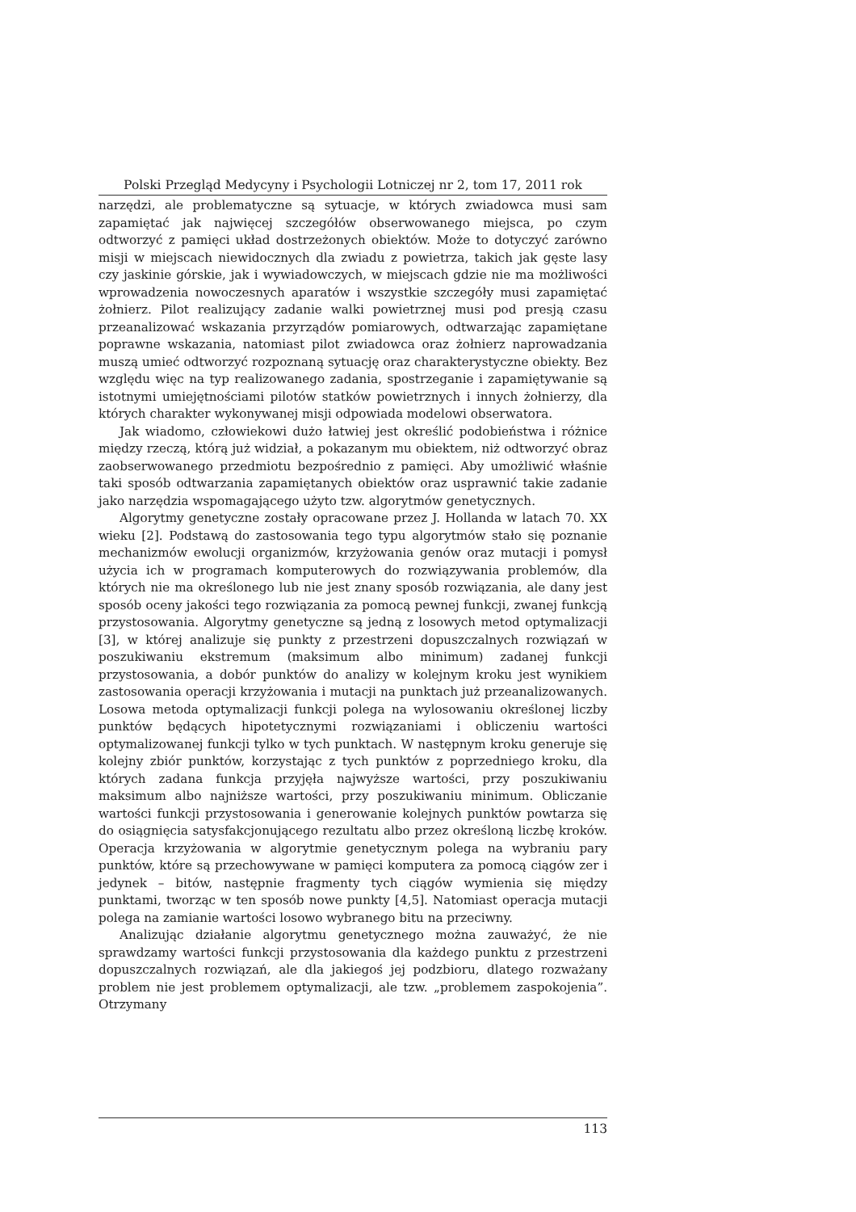Polski Przegląd Medycyny i Psychologii Lotniczej nr 2, tom 17, 2011 rok
narzędzi, ale problematyczne są sytuacje, w których zwiadowca musi sam zapamiętać jak najwięcej szczegółów obserwowanego miejsca, po czym odtworzyć z pamięci układ dostrzeżonych obiektów. Może to dotyczyć zarówno misji w miejscach niewidocznych dla zwiadu z powietrza, takich jak gęste lasy czy jaskinie górskie, jak i wywiadowczych, w miejscach gdzie nie ma możliwości wprowadzenia nowoczesnych aparatów i wszystkie szczegóły musi zapamiętać żołnierz. Pilot realizujący zadanie walki powietrznej musi pod presją czasu przeanalizować wskazania przyrządów pomiarowych, odtwarzając zapamiętane poprawne wskazania, natomiast pilot zwiadowca oraz żołnierz naprowadzania muszą umieć odtworzyć rozpoznaną sytuację oraz charakterystyczne obiekty. Bez względu więc na typ realizowanego zadania, spostrzeganie i zapamiętywanie są istotnymi umiejętnościami pilotów statków powietrznych i innych żołnierzy, dla których charakter wykonywanej misji odpowiada modelowi obserwatora.
Jak wiadomo, człowiekowi dużo łatwiej jest określić podobieństwa i różnice między rzeczą, którą już widział, a pokazanym mu obiektem, niż odtworzyć obraz zaobserwowanego przedmiotu bezpośrednio z pamięci. Aby umożliwić właśnie taki sposób odtwarzania zapamiętanych obiektów oraz usprawnić takie zadanie jako narzędzia wspomagającego użyto tzw. algorytmów genetycznych.
Algorytmy genetyczne zostały opracowane przez J. Hollanda w latach 70. XX wieku [2]. Podstawą do zastosowania tego typu algorytmów stało się poznanie mechanizmów ewolucji organizmów, krzyżowania genów oraz mutacji i pomysł użycia ich w programach komputerowych do rozwiązywania problemów, dla których nie ma określonego lub nie jest znany sposób rozwiązania, ale dany jest sposób oceny jakości tego rozwiązania za pomocą pewnej funkcji, zwanej funkcją przystosowania. Algorytmy genetyczne są jedną z losowych metod optymalizacji [3], w której analizuje się punkty z przestrzeni dopuszczalnych rozwiązań w poszukiwaniu ekstremum (maksimum albo minimum) zadanej funkcji przystosowania, a dobór punktów do analizy w kolejnym kroku jest wynikiem zastosowania operacji krzyżowania i mutacji na punktach już przeanalizowanych. Losowa metoda optymalizacji funkcji polega na wylosowaniu określonej liczby punktów będących hipotetycznymi rozwiązaniami i obliczeniu wartości optymalizowanej funkcji tylko w tych punktach. W następnym kroku generuje się kolejny zbiór punktów, korzystając z tych punktów z poprzedniego kroku, dla których zadana funkcja przyjęła najwyższe wartości, przy poszukiwaniu maksimum albo najniższe wartości, przy poszukiwaniu minimum. Obliczanie wartości funkcji przystosowania i generowanie kolejnych punktów powtarza się do osiągnięcia satysfakcjonującego rezultatu albo przez określoną liczbę kroków. Operacja krzyżowania w algorytmie genetycznym polega na wybraniu pary punktów, które są przechowywane w pamięci komputera za pomocą ciągów zer i jedynek – bitów, następnie fragmenty tych ciągów wymienia się między punktami, tworząc w ten sposób nowe punkty [4,5]. Natomiast operacja mutacji polega na zamianie wartości losowo wybranego bitu na przeciwny.
Analizując działanie algorytmu genetycznego można zauważyć, że nie sprawdzamy wartości funkcji przystosowania dla każdego punktu z przestrzeni dopuszczalnych rozwiązań, ale dla jakiegoś jej podzbioru, dlatego rozważany problem nie jest problemem optymalizacji, ale tzw. „problemem zaspokojenia”. Otrzymany
113